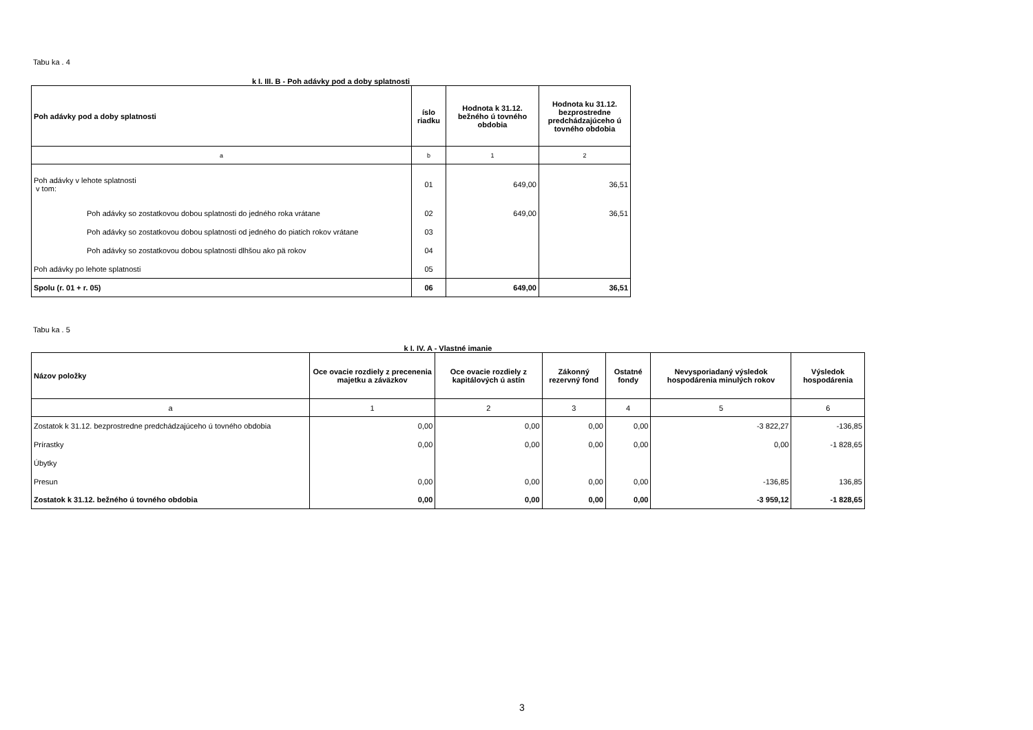Tabu ka . 4
k I. III. B - Poh adávky pod a doby splatnosti
| Poh adávky pod a doby splatnosti | íslo riadku | Hodnota k 31.12. bežného ú tovného obdobia | Hodnota ku 31.12. bezprostredne predchádzajúceho ú tovného obdobia |
| --- | --- | --- | --- |
| a | b | 1 | 2 |
| Poh adávky v lehote splatnosti v tom: | 01 | 649,00 | 36,51 |
| Poh adávky so zostatkovou dobou splatnosti do jedného roka vrátane | 02 | 649,00 | 36,51 |
| Poh adávky so zostatkovou dobou splatnosti od jedného do piatich rokov vrátane | 03 | | |
| Poh adávky so zostatkovou dobou splatnosti dlhšou ako pä rokov | 04 | | |
| Poh adávky po lehote splatnosti | 05 | | |
| Spolu (r. 01 + r. 05) | 06 | 649,00 | 36,51 |
Tabu ka . 5
k I. IV. A - Vlastné imanie
| Názov položky | Oce ovacie rozdiely z precenenia majetku a záväzkov | Oce ovacie rozdiely z kapitálových ú astín | Zákonný rezervný fond | Ostatné fondy | Nevysporiadaný výsledok hospodárenia minulých rokov | Výsledok hospodárenia |
| --- | --- | --- | --- | --- | --- | --- |
| a | 1 | 2 | 3 | 4 | 5 | 6 |
| Zostatok k 31.12. bezprostredne predchádzajúceho ú tovného obdobia | 0,00 | 0,00 | 0,00 | 0,00 | -3 822,27 | -136,85 |
| Prírastky | 0,00 | 0,00 | 0,00 | 0,00 | 0,00 | -1 828,65 |
| Úbytky | | | | | | |
| Presun | 0,00 | 0,00 | 0,00 | 0,00 | -136,85 | 136,85 |
| Zostatok k 31.12. bežného ú tovného obdobia | 0,00 | 0,00 | 0,00 | 0,00 | -3 959,12 | -1 828,65 |
3